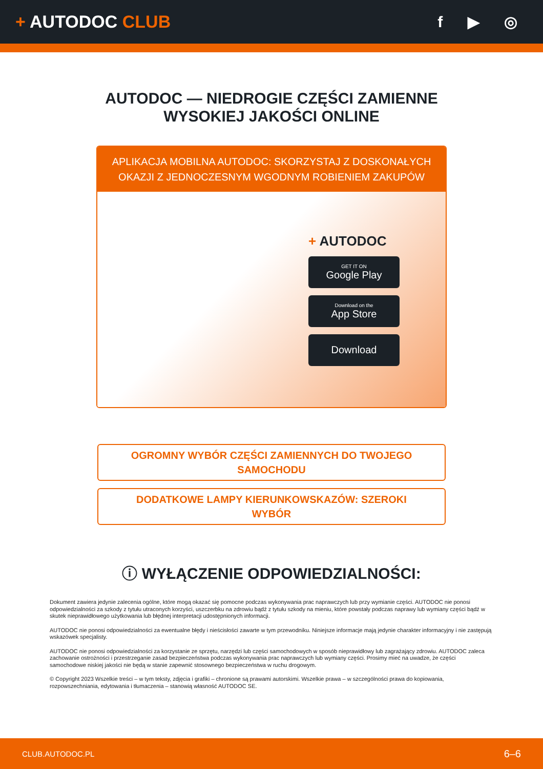+ AUTODOC CLUB f ▶ ◎
AUTODOC — NIEDROGIE CZĘŚCI ZAMIENNE
WYSOKIEJ JAKOŚCI ONLINE
APLIKACJA MOBILNA AUTODOC: SKORZYSTAJ Z DOSKONAŁYCH OKAZJI Z JEDNOCZESNYM WGODNYM ROBIENIEM ZAKUPÓW
+ AUTODOC
GET IT ON
Google Play
Download on the
App Store
Download
OGROMNY WYBÓR CZĘŚCI ZAMIENNYCH DO TWOJEGO
SAMOCHODU
DODATKOWE LAMPY KIERUNKOWSKAZÓW: SZEROKI
WYBÓR
ⓘ WYŁĄCZENIE ODPOWIEDZIALNOŚCI:
Dokument zawiera jedynie zalecenia ogólne, które mogą okazać się pomocne podczas wykonywania prac naprawczych lub przy wymianie części. AUTODOC nie ponosi odpowiedzialności za szkody z tytułu utraconych korzyści, uszczerbku na zdrowiu bądź z tytułu szkody na mieniu, które powstały podczas naprawy lub wymiany części bądź w skutek nieprawidłowego użytkowania lub błędnej interpretacji udostępnionych informacji.
AUTODOC nie ponosi odpowiedzialności za ewentualne błędy i nieścisłości zawarte w tym przewodniku. Niniejsze informacje mają jedynie charakter informacyjny i nie zastępują wskazówek specjalisty.
AUTODOC nie ponosi odpowiedzialności za korzystanie ze sprzętu, narzędzi lub części samochodowych w sposób nieprawidłowy lub zagrażający zdrowiu. AUTODOC zaleca zachowanie ostrożności i przestrzeganie zasad bezpieczeństwa podczas wykonywania prac naprawczych lub wymiany części. Prosimy mieć na uwadze, że części samochodowe niskiej jakości nie będą w stanie zapewnić stosownego bezpieczeństwa w ruchu drogowym.
© Copyright 2023 Wszelkie treści – w tym teksty, zdjęcia i grafiki – chronione są prawami autorskimi. Wszelkie prawa – w szczególności prawa do kopiowania, rozpowszechniania, edytowania i tłumaczenia – stanowią własność AUTODOC SE.
CLUB.AUTODOC.PL 6–6